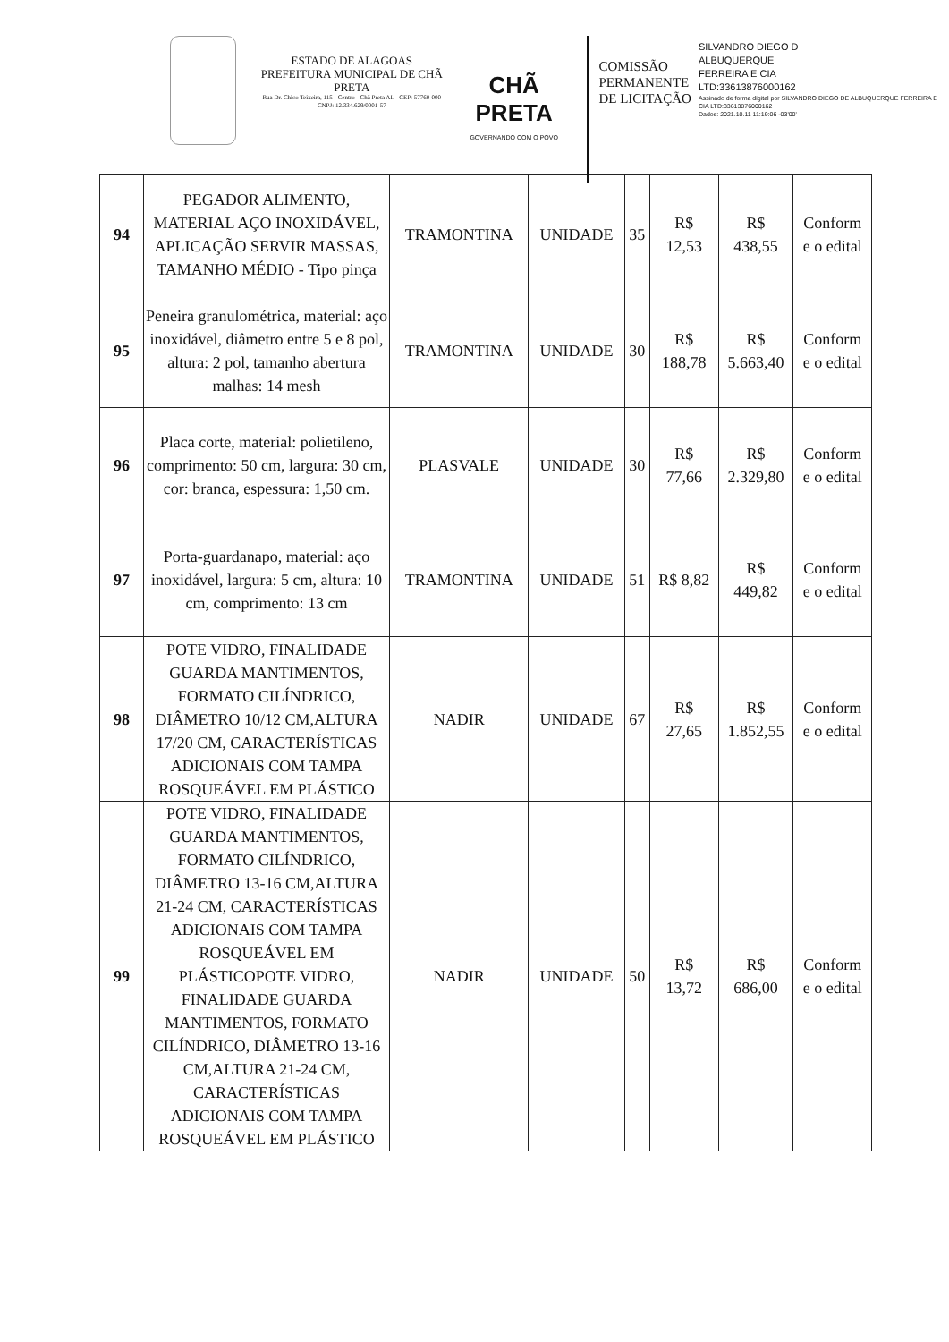ESTADO DE ALAGOAS
PREFEITURA MUNICIPAL DE CHÃ PRETA
Rua Dr. Chico Teixeira, 115 - Centro - Chã Preta AL - CEP: 57760-000
CNPJ: 12.334.629/0001-57
CHÃ PRETA
GOVERNANDO COM O POVO
COMISSÃO
PERMANENTE
DE LICITAÇÃO
SILVANDRO DIEGO D
ALBUQUERQUE
FERREIRA E CIA
LTD:33613876000162
Assinado de forma digital por SILVANDRO DIEGO DE ALBUQUERQUE FERREIRA E CIA LTD:33613876000162
Dados: 2021.10.11 11:19:06 -03'00'
| 94 | PEGADOR ALIMENTO, MATERIAL AÇO INOXIDÁVEL, APLICAÇÃO SERVIR MASSAS, TAMANHO MÉDIO - Tipo pinça | TRAMONTINA | UNIDADE | 35 | R$ 12,53 | R$ 438,55 | Conform e o edital |
| 95 | Peneira granulométrica, material: aço inoxidável, diâmetro entre 5 e 8 pol, altura: 2 pol, tamanho abertura malhas: 14 mesh | TRAMONTINA | UNIDADE | 30 | R$ 188,78 | R$ 5.663,40 | Conform e o edital |
| 96 | Placa corte, material: polietileno, comprimento: 50 cm, largura: 30 cm, cor: branca, espessura: 1,50 cm. | PLASVALE | UNIDADE | 30 | R$ 77,66 | R$ 2.329,80 | Conform e o edital |
| 97 | Porta-guardanapo, material: aço inoxidável, largura: 5 cm, altura: 10 cm, comprimento: 13 cm | TRAMONTINA | UNIDADE | 51 | R$ 8,82 | R$ 449,82 | Conform e o edital |
| 98 | POTE VIDRO, FINALIDADE GUARDA MANTIMENTOS, FORMATO CILÍNDRICO, DIÂMETRO 10/12 CM,ALTURA 17/20 CM, CARACTERÍSTICAS ADICIONAIS COM TAMPA ROSQUEÁVEL EM PLÁSTICO | NADIR | UNIDADE | 67 | R$ 27,65 | R$ 1.852,55 | Conform e o edital |
| 99 | POTE VIDRO, FINALIDADE GUARDA MANTIMENTOS, FORMATO CILÍNDRICO, DIÂMETRO 13-16 CM,ALTURA 21-24 CM, CARACTERÍSTICAS ADICIONAIS COM TAMPA ROSQUEÁVEL EM PLÁSTICOPOTE VIDRO, FINALIDADE GUARDA MANTIMENTOS, FORMATO CILÍNDRICO, DIÂMETRO 13-16 CM,ALTURA 21-24 CM, CARACTERÍSTICAS ADICIONAIS COM TAMPA ROSQUEÁVEL EM PLÁSTICO | NADIR | UNIDADE | 50 | R$ 13,72 | R$ 686,00 | Conform e o edital |